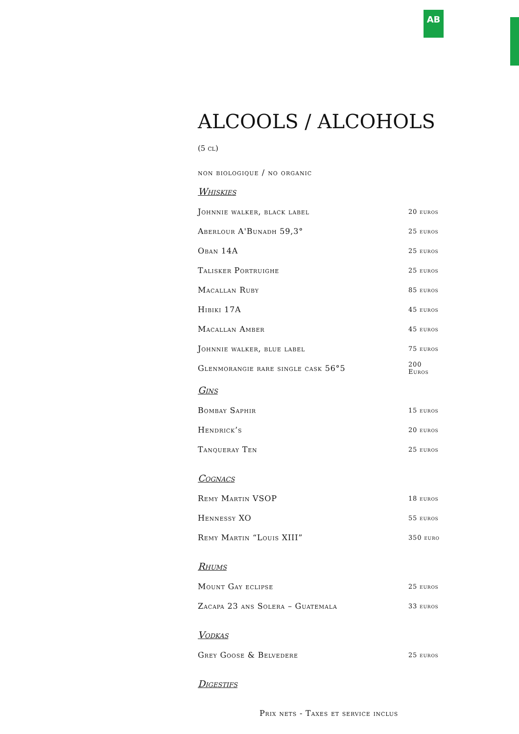AB
ALCOOLS / ALCOHOLS (5 cl)
non biologique / no organic
Whiskies
| Johnnie walker, black label | 20 euros |
| Aberlour A'Bunadh 59,3° | 25 euros |
| Oban 14A | 25 euros |
| Talisker Portruighe | 25 euros |
| Macallan Ruby | 85 euros |
| Hibiki 17A | 45 euros |
| Macallan Amber | 45 euros |
| Johnnie walker, blue label | 75 euros |
| Glenmorangie rare single cask 56°5 | 200 Euros |
Gins
| Bombay Saphir | 15 euros |
| Hendrick’s | 20 euros |
| Tanqueray Ten | 25 euros |
Cognacs
| Remy Martin VSOP | 18 euros |
| Hennessy XO | 55 euros |
| Remy Martin “Louis XIII” | 350 euro |
Rhums
| Mount Gay eclipse | 25 euros |
| Zacapa 23 ans Solera – Guatemala | 33 euros |
Vodkas
| Grey Goose & Belvedere | 25 euros |
Digestifs
Prix nets - Taxes et service inclus